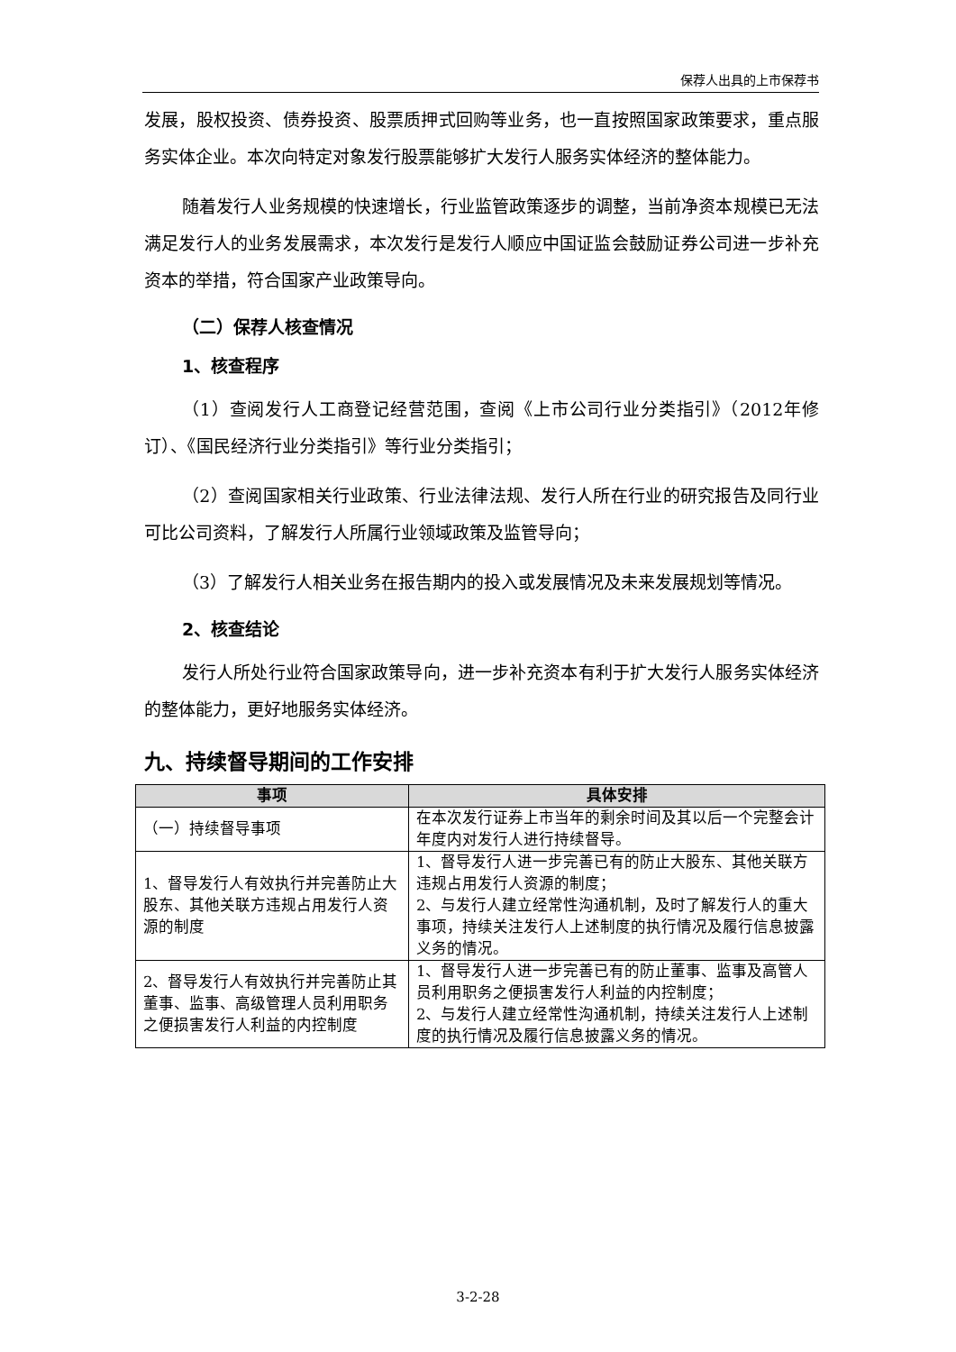保荐人出具的上市保荐书
发展，股权投资、债券投资、股票质押式回购等业务，也一直按照国家政策要求，重点服务实体企业。本次向特定对象发行股票能够扩大发行人服务实体经济的整体能力。
随着发行人业务规模的快速增长，行业监管政策逐步的调整，当前净资本规模已无法满足发行人的业务发展需求，本次发行是发行人顺应中国证监会鼓励证券公司进一步补充资本的举措，符合国家产业政策导向。
（二）保荐人核查情况
1、核查程序
（1）查阅发行人工商登记经营范围，查阅《上市公司行业分类指引》（2012年修订）、《国民经济行业分类指引》等行业分类指引；
（2）查阅国家相关行业政策、行业法律法规、发行人所在行业的研究报告及同行业可比公司资料，了解发行人所属行业领域政策及监管导向；
（3）了解发行人相关业务在报告期内的投入或发展情况及未来发展规划等情况。
2、核查结论
发行人所处行业符合国家政策导向，进一步补充资本有利于扩大发行人服务实体经济的整体能力，更好地服务实体经济。
九、持续督导期间的工作安排
| 事项 | 具体安排 |
| --- | --- |
| （一）持续督导事项 | 在本次发行证券上市当年的剩余时间及其以后一个完整会计年度内对发行人进行持续督导。 |
| 1、督导发行人有效执行并完善防止大股东、其他关联方违规占用发行人资源的制度 | 1、督导发行人进一步完善已有的防止大股东、其他关联方违规占用发行人资源的制度； 2、与发行人建立经常性沟通机制，及时了解发行人的重大事项，持续关注发行人上述制度的执行情况及履行信息披露义务的情况。 |
| 2、督导发行人有效执行并完善防止其董事、监事、高级管理人员利用职务之便损害发行人利益的内控制度 | 1、督导发行人进一步完善已有的防止董事、监事及高管人员利用职务之便损害发行人利益的内控制度； 2、与发行人建立经常性沟通机制，持续关注发行人上述制度的执行情况及履行信息披露义务的情况。 |
3-2-28